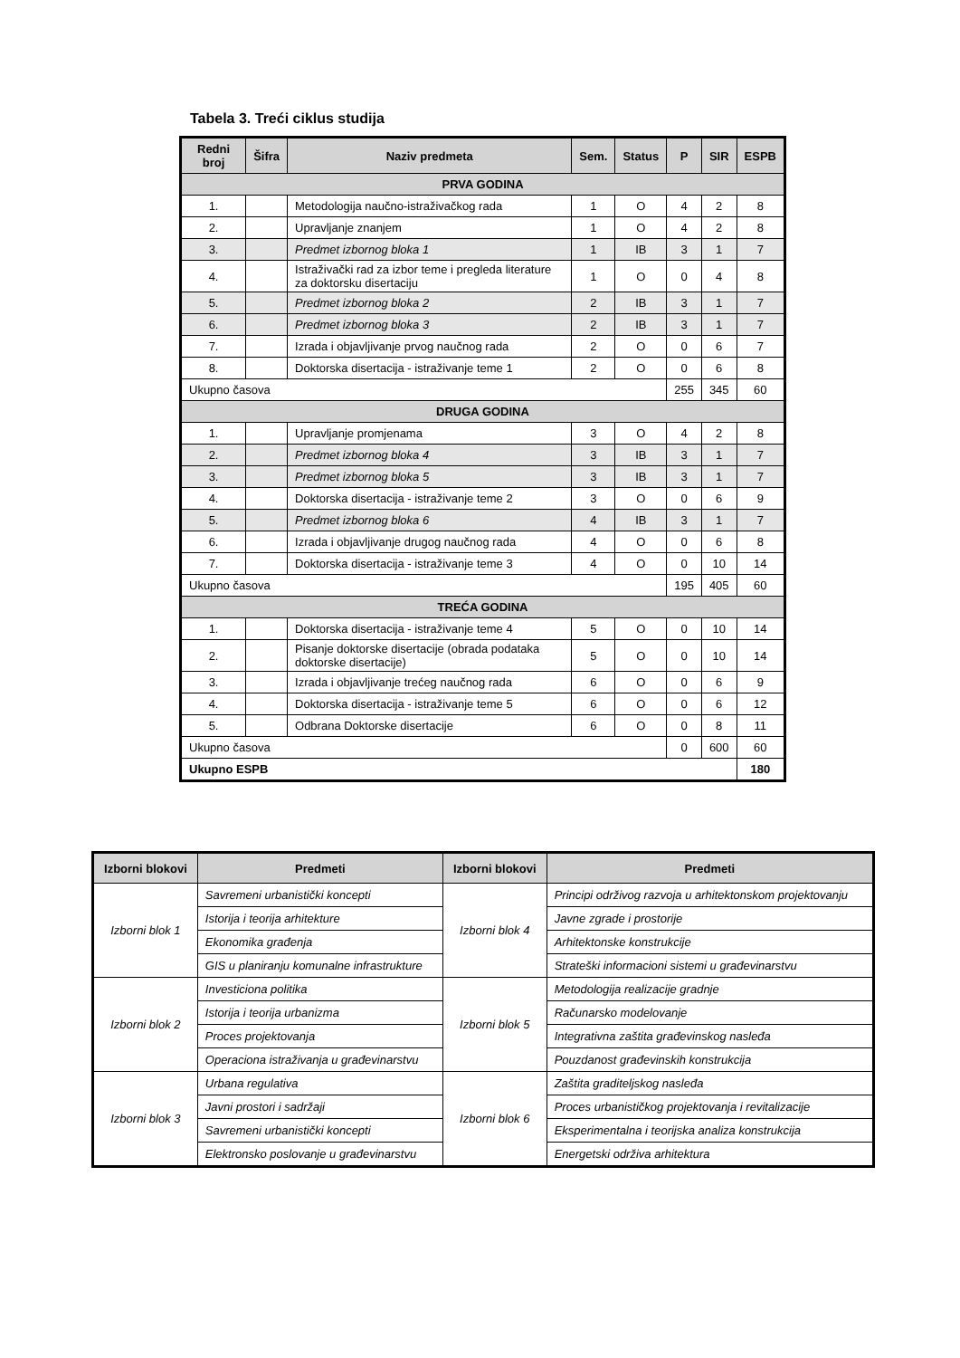Tabela 3. Treći ciklus studija
| Redni broj | Šifra | Naziv predmeta | Sem. | Status | P | SIR | ESPB |
| --- | --- | --- | --- | --- | --- | --- | --- |
| PRVA GODINA | | | | | | | |
| 1. | | Metodologija naučno-istraživačkog rada | 1 | O | 4 | 2 | 8 |
| 2. | | Upravljanje znanjem | 1 | O | 4 | 2 | 8 |
| 3. | | Predmet izbornog bloka 1 | 1 | IB | 3 | 1 | 7 |
| 4. | | Istraživački rad za izbor teme i pregleda literature za doktorsku disertaciju | 1 | O | 0 | 4 | 8 |
| 5. | | Predmet izbornog bloka 2 | 2 | IB | 3 | 1 | 7 |
| 6. | | Predmet izbornog bloka 3 | 2 | IB | 3 | 1 | 7 |
| 7. | | Izrada i objavljivanje prvog naučnog rada | 2 | O | 0 | 6 | 7 |
| 8. | | Doktorska disertacija - istraživanje teme 1 | 2 | O | 0 | 6 | 8 |
| Ukupno časova | | | | | 255 | 345 | 60 |
| DRUGA GODINA | | | | | | | |
| 1. | | Upravljanje promjenama | 3 | O | 4 | 2 | 8 |
| 2. | | Predmet izbornog bloka 4 | 3 | IB | 3 | 1 | 7 |
| 3. | | Predmet izbornog bloka 5 | 3 | IB | 3 | 1 | 7 |
| 4. | | Doktorska disertacija - istraživanje teme 2 | 3 | O | 0 | 6 | 9 |
| 5. | | Predmet izbornog bloka 6 | 4 | IB | 3 | 1 | 7 |
| 6. | | Izrada i objavljivanje drugog naučnog rada | 4 | O | 0 | 6 | 8 |
| 7. | | Doktorska disertacija - istraživanje teme 3 | 4 | O | 0 | 10 | 14 |
| Ukupno časova | | | | | 195 | 405 | 60 |
| TREĆA GODINA | | | | | | | |
| 1. | | Doktorska disertacija - istraživanje teme 4 | 5 | O | 0 | 10 | 14 |
| 2. | | Pisanje doktorske disertacije (obrada podataka doktorske disertacije) | 5 | O | 0 | 10 | 14 |
| 3. | | Izrada i objavljivanje trećeg naučnog rada | 6 | O | 0 | 6 | 9 |
| 4. | | Doktorska disertacija - istraživanje teme 5 | 6 | O | 0 | 6 | 12 |
| 5. | | Odbrana Doktorske disertacije | 6 | O | 0 | 8 | 11 |
| Ukupno časova | | | | | 0 | 600 | 60 |
| Ukupno ESPB | | | | | | | 180 |
| Izborni blokovi | Predmeti | Izborni blokovi | Predmeti |
| --- | --- | --- | --- |
| Izborni blok 1 | Savremeni urbanistički koncepti | Izborni blok 4 | Principi održivog razvoja u arhitektonskom projektovanju |
| | Istorija i teorija arhitekture | | Javne zgrade i prostorije |
| | Ekonomika građenja | | Arhitektonske konstrukcije |
| | GIS u planiranju komunalne infrastrukture | | Strateški informacioni sistemi u građevinarstvu |
| Izborni blok 2 | Investiciona politika | Izborni blok 5 | Metodologija realizacije gradnje |
| | Istorija i teorija urbanizma | | Računarsko modelovanje |
| | Proces projektovanja | | Integrativna zaštita građevinskog nasleđa |
| | Operaciona istraživanja u građevinarstvu | | Pouzdanost građevinskih konstrukcija |
| Izborni blok 3 | Urbana regulativa | Izborni blok 6 | Zaštita graditeljskog nasleđa |
| | Javni prostori i sadržaji | | Proces urbanističkog projektovanja i revitalizacije |
| | Savremeni urbanistički koncepti | | Eksperimentalna i teorijska analiza konstrukcija |
| | Elektronsko poslovanje u građevinarstvu | | Energetski održiva arhitektura |